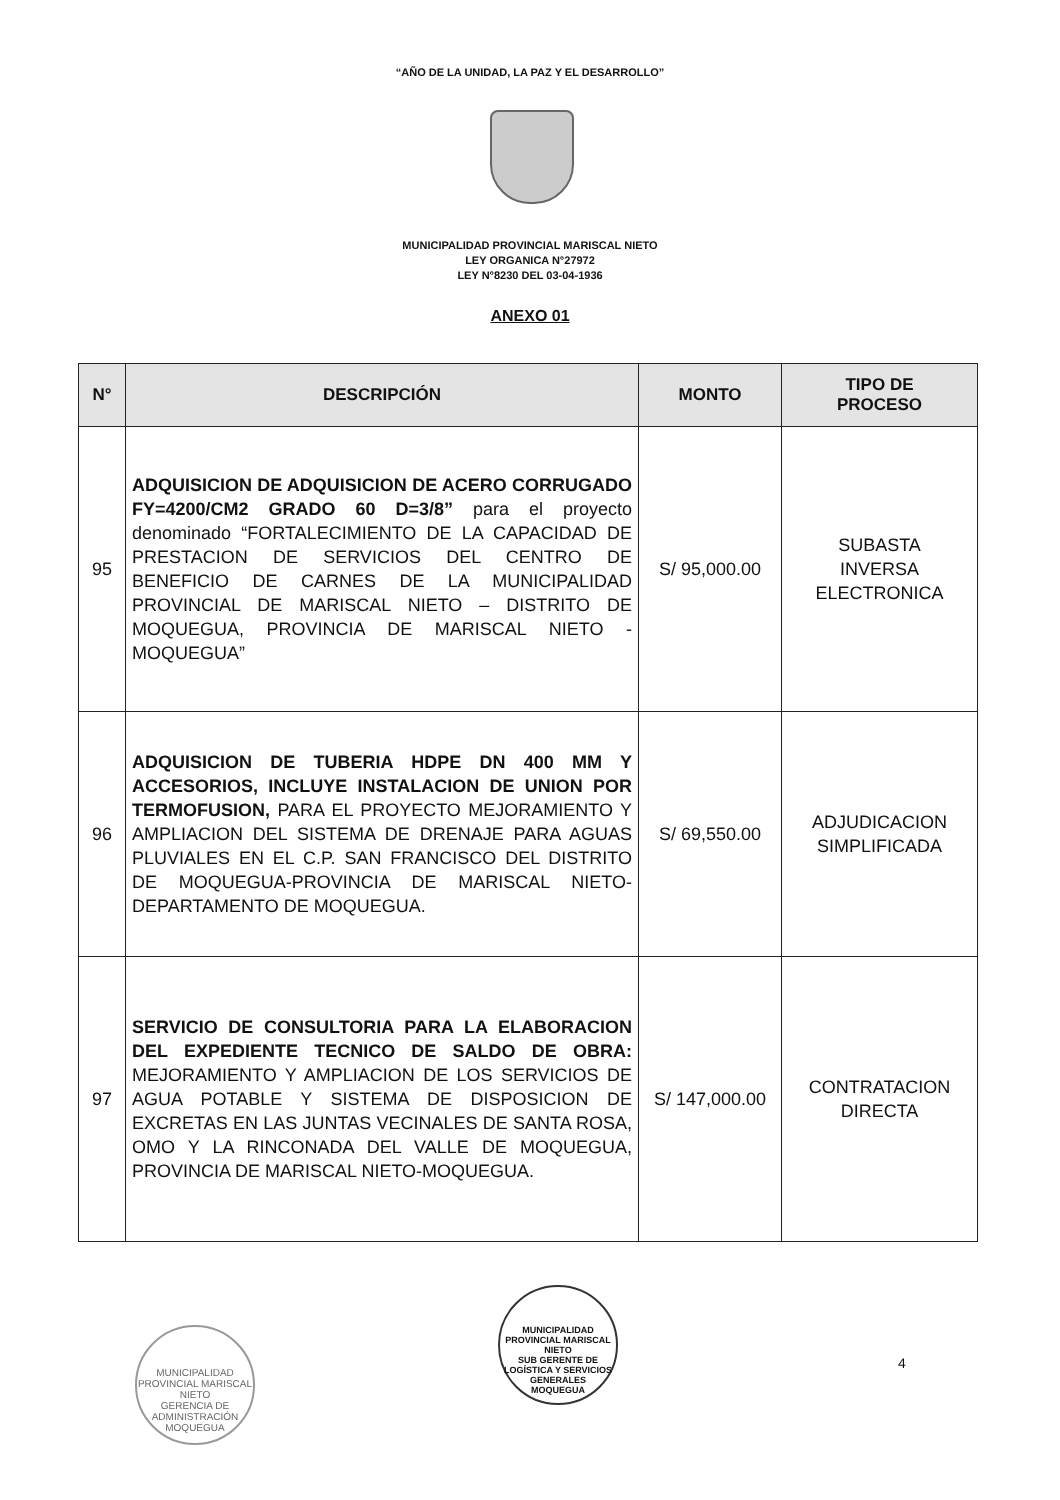“AÑO DE LA UNIDAD, LA PAZ Y EL DESARROLLO”
MUNICIPALIDAD PROVINCIAL MARISCAL NIETO
LEY ORGANICA N°27972
LEY N°8230 DEL 03-04-1936
ANEXO 01
| N° | DESCRIPCIÓN | MONTO | TIPO DE PROCESO |
| --- | --- | --- | --- |
| 95 | ADQUISICION DE ADQUISICION DE ACERO CORRUGADO FY=4200/CM2 GRADO 60 D=3/8” para el proyecto denominado “FORTALECIMIENTO DE LA CAPACIDAD DE PRESTACION DE SERVICIOS DEL CENTRO DE BENEFICIO DE CARNES DE LA MUNICIPALIDAD PROVINCIAL DE MARISCAL NIETO – DISTRITO DE MOQUEGUA, PROVINCIA DE MARISCAL NIETO - MOQUEGUA” | S/ 95,000.00 | SUBASTA INVERSA ELECTRONICA |
| 96 | ADQUISICION DE TUBERIA HDPE DN 400 MM Y ACCESORIOS, INCLUYE INSTALACION DE UNION POR TERMOFUSION, PARA EL PROYECTO MEJORAMIENTO Y AMPLIACION DEL SISTEMA DE DRENAJE PARA AGUAS PLUVIALES EN EL C.P. SAN FRANCISCO DEL DISTRITO DE MOQUEGUA-PROVINCIA DE MARISCAL NIETO-DEPARTAMENTO DE MOQUEGUA. | S/ 69,550.00 | ADJUDICACION SIMPLIFICADA |
| 97 | SERVICIO DE CONSULTORIA PARA LA ELABORACION DEL EXPEDIENTE TECNICO DE SALDO DE OBRA: MEJORAMIENTO Y AMPLIACION DE LOS SERVICIOS DE AGUA POTABLE Y SISTEMA DE DISPOSICION DE EXCRETAS EN LAS JUNTAS VECINALES DE SANTA ROSA, OMO Y LA RINCONADA DEL VALLE DE MOQUEGUA, PROVINCIA DE MARISCAL NIETO-MOQUEGUA. | S/ 147,000.00 | CONTRATACION DIRECTA |
MUNICIPALIDAD PROVINCIAL MARISCAL NIETO
GERENCIA DE ADMINISTRACIÓN
MOQUEGUA
MUNICIPALIDAD PROVINCIAL MARISCAL NIETO
SUB GERENTE DE LOGÍSTICA Y SERVICIOS GENERALES
MOQUEGUA
4